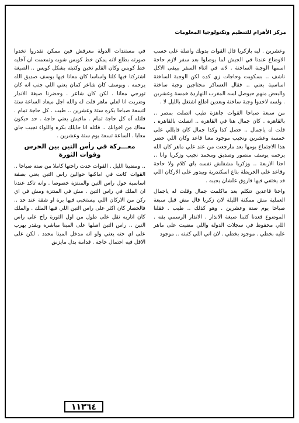مركز الأهرام للتنظيم وتكنولوجيا المعلومات
وعشرين . ليه بازكريا قال القوات بدوبك واصلة على حسب الاوضاع عندنا في الجيش لما يوصلوا بعد سفر لازم حاجة اسمها الوجبة الساخنة . لانه في اثناء السفر بيبقى الاكل ناشف .. بسكويت وحاجات زي كده لكن الوجبة الساخنة اساسية يعني .. فقال العساكر محتاجين وجبة ساخنة والبعض منهم حيوصل لسه المغرب النهاردة خمسة وعشرين . ولسه لاخدوا وجبة ساخنة وبعدين اطلع اشتغل بالليل لا .
من سبعة صباحا القوات جاهزة طيب اتصلت بمصر .. بالقاهرة . كان جمال هنا في القاهرة .. اتصلت بالقاهرة . قلت له ياجمال .. حصل كذا وكذا جمال كان قايللي على خمسة وعشرين ونجيب موجود معنا قاعد وكان اللي حضر هذا الاجتماع يومها بعد مارجعت من عند علي ماهر كان الله يرحمه يوسف منصور وصديق ومحمد نجيب وزكريا وانا .. احنا الاربعة .. وزكريا مشفلش نفسه باي كلام ولا حاجة وقاعد على الخريطة بتاع اسكندرية وبيدور على الاركان اللي قد يختفي فيها فاروق علشان يجيبه .
واحنا قاعدين نتكلم بعد ماكلمت جمال وقلت له ياجمال العملية مش ممكنة الليلة لان زكريا قال مش قبل سبعة صباحا يوم ستة وعشرين . وهو كذلك .. طيب . فقلنا الموضوع قعدنا كتبنا صيغة الانذار . الانذار الرسمي بقه . اللي محفوظ في سجلات الدولة واللي مضيت على ماهر عليه بخطي . موجود بخطي . لان اني اللي كتبته .. موجود
في مستندات الدولة معرفش فين ممكن تقدروا تخدوا صورته بطلع لانه يمكن خط كويس شويه وتمعمت ان آخليه خط كويس وكان القلم تخين وكتبته بشكل كويس .. الصيغة اشتركنا فيها كلنا واساسا كان معانا فيها يوسف صديق الله يرحمه . ويوسف كان شاعر كمان يعني اللي جنب انه كان تورجي معانا . لكن كان شاعر . وحضرنا صيغة الانذار وضربت انا لعلي ماهر قلت له والله اجل ميعاد الساعة ستة لتسعة صباحا بكره ستة وعشرين .. طيب . كل حاجة تمام . قلتله آه كل حاجة تمام . مافيش يعني حاجة . حد حيكون معاك من اخوانك .. قلتله انا جايلك بكره واللواء نجيب جاي معايا . الساعة تسعة يوم ستة وعشرين .
معـــركة في رأس التين بين الحرس وقوات الثورة
.. ومضينا الليل . القوات خدت راحتها كاملا من ستة صباحا .. القوات كانت في اماكنها حوالين راس التين يعني بصفة اساسية حول راس التين والمنتزة خصوصا . وانه تاكد عندنا ان الملك في راس التين . مش في المنتزة ومش في اي ركن من الاركان اللي بيستخبى فيها برة او شقة عند حد .. فالحصار كان اكثر على راس التين اللي فيها الملك . والملك كان اتاريه نقل على طول من اول الثورة راح على راس التين .. راس التين اصلها على المينا مباشرة ويقدر يهرب على اي حته يعني ولو انه مدخل المينا محدد . لكن على الاقل فيه احتمال حاجة . قدامة بدل مايزنق
١١٣٦٤